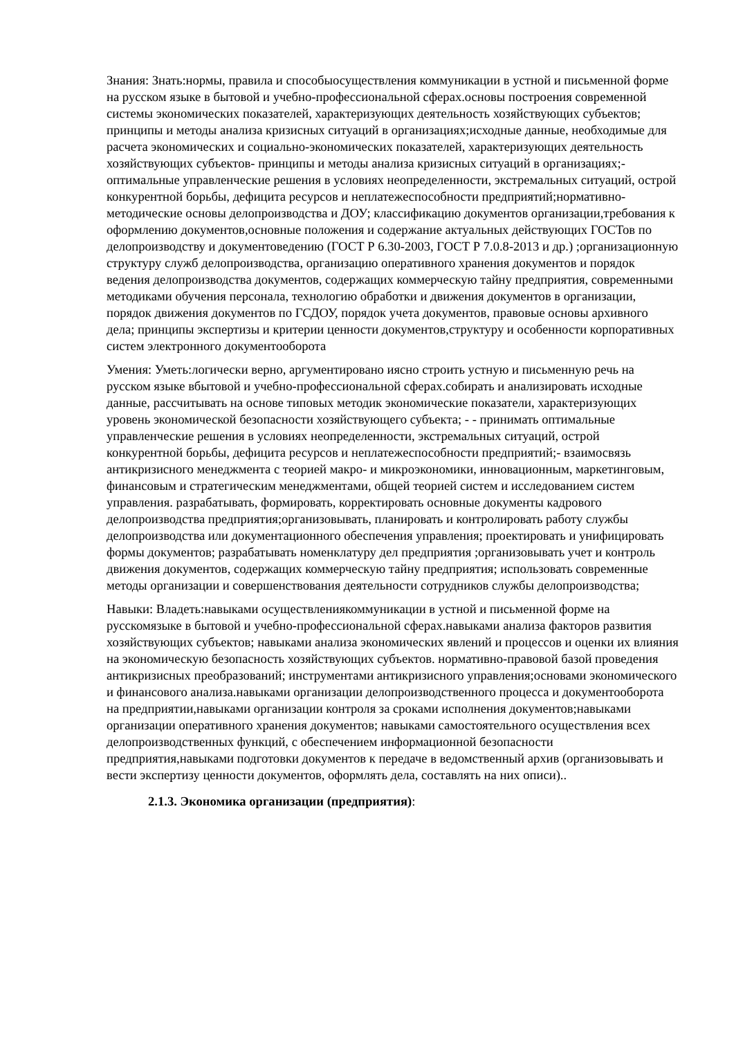Знания: Знать:нормы, правила и способыосуществления коммуникации в устной и письменной форме на русском языке в бытовой и учебно-профессиональной сферах.основы построения современной системы экономических показателей, характеризующих деятельность хозяйствующих субъектов; принципы и методы анализа кризисных ситуаций в организациях;исходные данные, необходимые для расчета экономических и социально-экономических показателей, характеризующих деятельность хозяйствующих субъектов- принципы и методы анализа кризисных ситуаций в организациях;- оптимальные управленческие решения в условиях неопределенности, экстремальных ситуаций, острой конкурентной борьбы, дефицита ресурсов и неплатежеспособности предприятий;нормативно-методические основы делопроизводства и ДОУ; классификацию документов организации,требования к оформлению документов,основные положения и содержание актуальных действующих ГОСТов по делопроизводству и документоведению (ГОСТ Р 6.30-2003, ГОСТ Р 7.0.8-2013 и др.) ;организационную структуру служб делопроизводства, организацию оперативного хранения документов и порядок ведения делопроизводства документов, содержащих коммерческую тайну предприятия, современными методиками обучения персонала, технологию обработки и движения документов в организации, порядок движения документов по ГСДОУ, порядок учета документов, правовые основы архивного дела; принципы экспертизы и критерии ценности документов,структуру и особенности корпоративных систем электронного документооборота
Умения: Уметь:логически верно, аргументировано иясно строить устную и письменную речь на русском языке вбытовой и учебно-профессиональной сферах.собирать и анализировать исходные данные, рассчитывать на основе типовых методик экономические показатели, характеризующих уровень экономической безопасности хозяйствующего субъекта; - - принимать оптимальные управленческие решения в условиях неопределенности, экстремальных ситуаций, острой конкурентной борьбы, дефицита ресурсов и неплатежеспособности предприятий;- взаимосвязь антикризисного менеджмента с теорией макро- и микроэкономики, инновационным, маркетинговым, финансовым и стратегическим менеджментами, общей теорией систем и исследованием систем управления. разрабатывать, формировать, корректировать основные документы кадрового делопроизводства предприятия;организовывать, планировать и контролировать работу службы делопроизводства или документационного обеспечения управления; проектировать и унифицировать формы документов; разрабатывать номенклатуру дел предприятия ;организовывать учет и контроль движения документов, содержащих коммерческую тайну предприятия; использовать современные методы организации и совершенствования деятельности сотрудников службы делопроизводства;
Навыки: Владеть:навыками осуществлениякоммуникации в устной и письменной форме на русскомязыке в бытовой и учебно-профессиональной сферах.навыками анализа факторов развития хозяйствующих субъектов; навыками анализа экономических явлений и процессов и оценки их влияния на экономическую безопасность хозяйствующих субъектов. нормативно-правовой базой проведения антикризисных преобразований; инструментами антикризисного управления;основами экономического и финансового анализа.навыками организации делопроизводственного процесса и документооборота на предприятии,навыками организации контроля за сроками исполнения документов;навыками организации оперативного хранения документов; навыками самостоятельного осуществления всех делопроизводственных функций, с обеспечением информационной безопасности предприятия,навыками подготовки документов к передаче в ведомственный архив (организовывать и вести экспертизу ценности документов, оформлять дела, составлять на них описи)..
2.1.3. Экономика организации (предприятия):